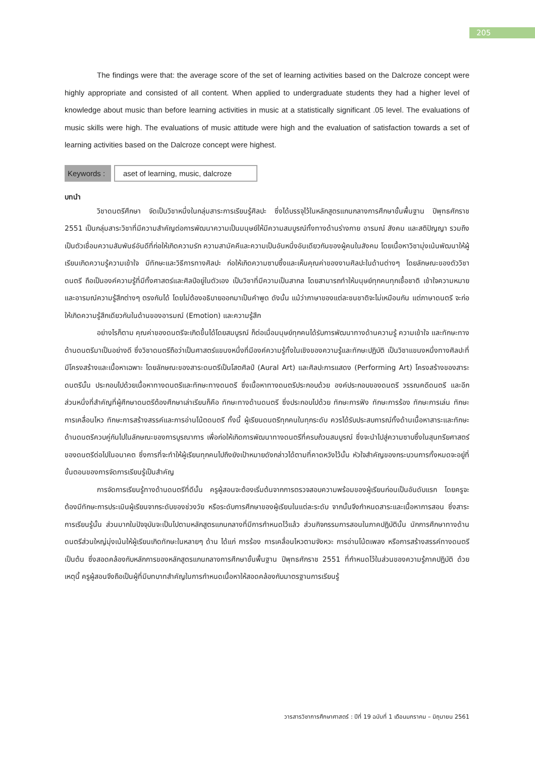205
The findings were that: the average score of the set of learning activities based on the Dalcroze concept were highly appropriate and consisted of all content. When applied to undergraduate students they had a higher level of knowledge about music than before learning activities in music at a statistically significant .05 level. The evaluations of music skills were high. The evaluations of music attitude were high and the evaluation of satisfaction towards a set of learning activities based on the Dalcroze concept were highest.
Keywords :
aset of learning, music, dalcroze
บทนำ
วิชาดนตรีศึกษา จัดเป็นวิชาหนึ่งในกลุ่มสาระการเรียนรู้ศิลปะ ซึ่งได้บรรจุไว้ในหลักสูตรแกนกลางการศึกษาขั้นพื้นฐาน ปีพุทธศักราช 2551 เป็นกลุ่มสาระวิชาที่มีความสำคัญต่อการพัฒนาความเป็นมนุษย์ให้มีความสมบูรณ์ทั้งทางด้านร่างกาย อารมณ์ สังคม และสติปัญญา รวมถึงเป็นตัวเชื่อมความสัมพันธ์อันดีที่ก่อให้เกิดความรัก ความสามัคคีและความเป็นอันหนึ่งอันเดียวกันของผู้คนในสังคม โดยเนื้อหาวิชามุ่งเน้นพัฒนาให้ผู้เรียนเกิดความรู้ความเข้าใจ มีทักษะและวิธีการทางศิลปะ ก่อให้เกิดความซาบซึ้งและเห็นคุณค่าของงานศิลปะในด้านต่างๆ โดยลักษณะของตัววิชาดนตรี ถือเป็นองค์ความรู้ที่มีทั้งศาสตร์และศิลป์อยู่ในตัวเอง เป็นวิชาที่มีความเป็นสากล โดยสามารถทำให้มนุษย์ทุกคนทุกเชื้อชาติ เข้าใจความหมายและอารมณ์ความรู้สึกต่างๆ ตรงกันได้ โดยไม่ต้องอธิบายออกมาเป็นคำพูด ดังนั้น แม้ว่าภาษาของแต่ละชนชาติจะไม่เหมือนกัน แต่ภาษาดนตรี จะก่อให้เกิดความรู้สึกเดียวกันในด้านของอารมณ์ (Emotion) และความรู้สึก
อย่างไรก็ตาม คุณค่าของดนตรีจะเกิดขึ้นได้โดยสมบูรณ์ ก็ต่อเมื่อมนุษย์ทุกคนได้รับการพัฒนาทางด้านความรู้ ความเข้าใจ และทักษะทางด้านดนตรีมาเป็นอย่างดี ซึ่งวิชาดนตรีถือว่าเป็นศาสตร์แขนงหนึ่งที่มีองค์ความรู้ทั้งในเชิงของความรู้และทักษะปฏิบัติ เป็นวิชาแขนงหนึ่งทางศิลปะที่มีโครงสร้างและเนื้อหาเฉพาะ โดยลักษณะของสาระดนตรีเป็นโสตศิลป์ (Aural Art) และศิลปะการแสดง (Performing Art) โครงสร้างของสาระดนตรีนั้น ประกอบไปด้วยเนื้อหาทางดนตรีและทักษะทางดนตรี ซึ่งเนื้อหาทางดนตรีประกอบด้วย องค์ประกอบของดนตรี วรรณคดีดนตรี และอีกส่วนหนึ่งที่สำคัญที่ผู้ศึกษาดนตรีต้องศึกษาเล่าเรียนก็คือ ทักษะทางด้านดนตรี ซึ่งประกอบไปด้วย ทักษะการฟัง ทักษะการร้อง ทักษะการเล่น ทักษะการเคลื่อนไหว ทักษะการสร้างสรรค์และการอ่านโน้ตดนตรี ทั้งนี้ ผู้เรียนดนตรีทุกคนในทุกระดับ ควรได้รับประสบการณ์ทั้งด้านเนื้อหาสาระและทักษะด้านดนตรีควบคู่กันไปในลักษณะของการบูรณาการ เพื่อก่อให้เกิดการพัฒนาทางดนตรีที่ครบถ้วนสมบูรณ์ ซึ่งจะนำไปสู่ความซาบซึ้งในสุนทรียศาสตร์ของดนตรีต่อไปในอนาคต ซึ่งการที่จะทำให้ผู้เรียนทุกคนไปถึงยังเป้าหมายดังกล่าวได้ตามที่คาดหวังไว้นั้น หัวใจสำคัญของกระบวนการทั้งหมดจะอยู่ที่ขั้นตอนของการจัดการเรียนรู้เป็นสำคัญ
การจัดการเรียนรู้ทางด้านดนตรีที่ดีนั้น ครูผู้สอนจะต้องเริ่มต้นจากการตรวจสอบความพร้อมของผู้เรียนก่อนเป็นอันดับแรก โดยครูจะต้องมีทักษะการประเมินผู้เรียนจากระดับของช่วงวัย หรือระดับการศึกษาของผู้เรียนในแต่ละระดับ จากนั้นจึงกำหนดสาระและเนื้อหาการสอน ซึ่งสาระการเรียนรู้นั้น ส่วนมากในปัจจุบันจะเป็นไปตามหลักสูตรแกนกลางที่มีการกำหนดไว้แล้ว ส่วนกิจกรรมการสอนในภาคปฏิบัตินั้น นักการศึกษาทางด้านดนตรีส่วนใหญ่มุ่งเน้นให้ผู้เรียนเกิดทักษะในหลายๆ ด้าน ได้แก่ การร้อง การเคลื่อนไหวตามจังหวะ การอ่านโน้ตเพลง หรือการสร้างสรรค์ทางดนตรี เป็นต้น ซึ่งสอดคล้องกับหลักการของหลักสูตรแกนกลางการศึกษาขั้นพื้นฐาน ปีพุทธศักราช 2551 ที่กำหนดไว้ในส่วนของความรู้ภาคปฏิบัติ ด้วยเหตุนี้ ครูผู้สอนจึงถือเป็นผู้ที่มีบทบาทสำคัญในการกำหนดเนื้อหาให้สอดคล้องกับมาตรฐานการเรียนรู้
วารสารวิชาการศึกษาศาสตร์ : ปีที่ 19 ฉบับที่ 1 เดือนมกราคม – มิถุนายน 2561